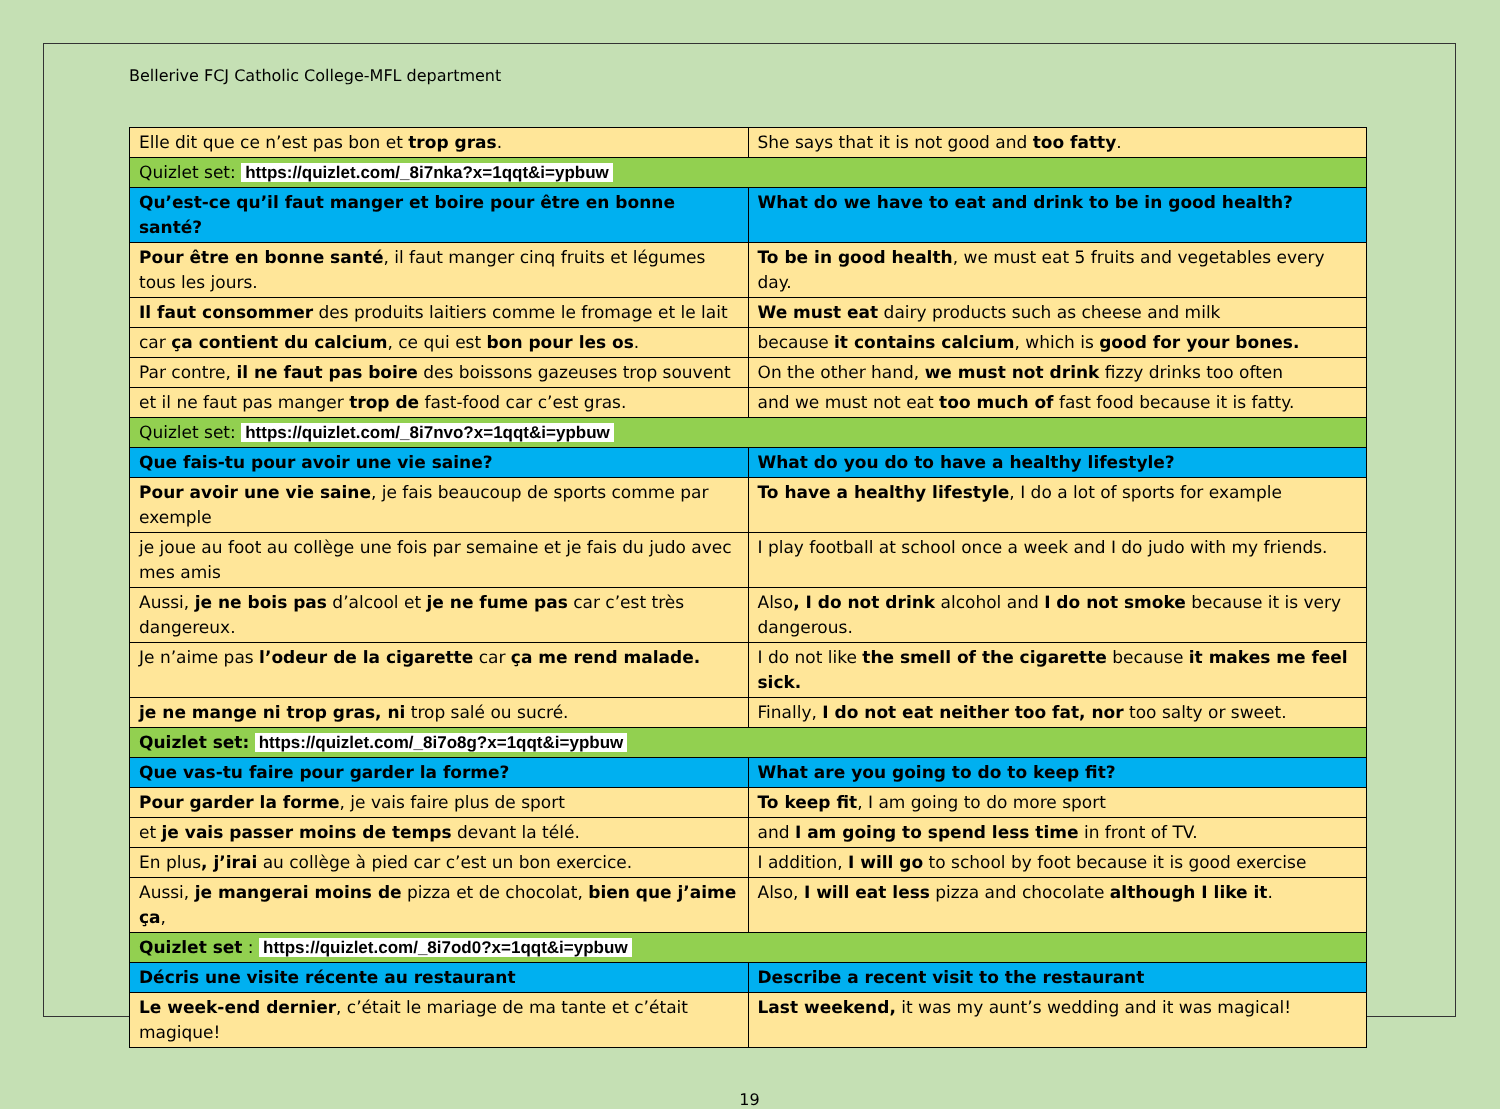Bellerive FCJ Catholic College-MFL department
| Elle dit que ce n’est pas bon et trop gras . | She says that it is not good and too fatty . |
| Quizlet set: https://quizlet.com/_8i7nka?x=1qqt&i=ypbuw | |
| Qu’est-ce qu’il faut manger et boire pour être en bonne santé? | What do we have to eat and drink to be in good health? |
| Pour être en bonne santé , il faut manger cinq fruits et légumes tous les jours. | To be in good health , we must eat 5 fruits and vegetables every day. |
| Il faut consommer des produits laitiers comme le fromage et le lait | We must eat dairy products such as cheese and milk |
| car ça contient du calcium , ce qui est bon pour les os . | because it contains calcium , which is good for your bones. |
| Par contre, il ne faut pas boire des boissons gazeuses trop souvent | On the other hand, we must not drink fizzy drinks too often |
| et il ne faut pas manger trop de fast-food car c’est gras. | and we must not eat too much of fast food because it is fatty. |
| Quizlet set: https://quizlet.com/_8i7nvo?x=1qqt&i=ypbuw | |
| Que fais-tu pour avoir une vie saine? | What do you do to have a healthy lifestyle? |
| Pour avoir une vie saine , je fais beaucoup de sports comme par exemple | To have a healthy lifestyle , I do a lot of sports for example |
| je joue au foot au collège une fois par semaine et je fais du judo avec mes amis | I play football at school once a week and I do judo with my friends. |
| Aussi, je ne bois pas d’alcool et je ne fume pas car c’est très dangereux. | Also , I do not drink alcohol and I do not smoke because it is very dangerous. |
| Je n’aime pas l’odeur de la cigarette car ça me rend malade. | I do not like the smell of the cigarette because it makes me feel sick. |
| je ne mange ni trop gras, ni trop salé ou sucré. | Finally, I do not eat neither too fat, nor too salty or sweet. |
| Quizlet set: https://quizlet.com/_8i7o8g?x=1qqt&i=ypbuw | |
| Que vas-tu faire pour garder la forme? | What are you going to do to keep fit? |
| Pour garder la forme , je vais faire plus de sport | To keep fit , I am going to do more sport |
| et je vais passer moins de temps devant la télé. | and I am going to spend less time in front of TV. |
| En plus , j’irai au collège à pied car c’est un bon exercice. | I addition, I will go to school by foot because it is good exercise |
| Aussi, je mangerai moins de pizza et de chocolat, bien que j’aime ça , | Also, I will eat less pizza and chocolate although I like it . |
| Quizlet set : https://quizlet.com/_8i7od0?x=1qqt&i=ypbuw | |
| Décris une visite récente au restaurant | Describe a recent visit to the restaurant |
| Le week-end dernier , c’était le mariage de ma tante et c’était magique! | Last weekend, it was my aunt’s wedding and it was magical! |
19